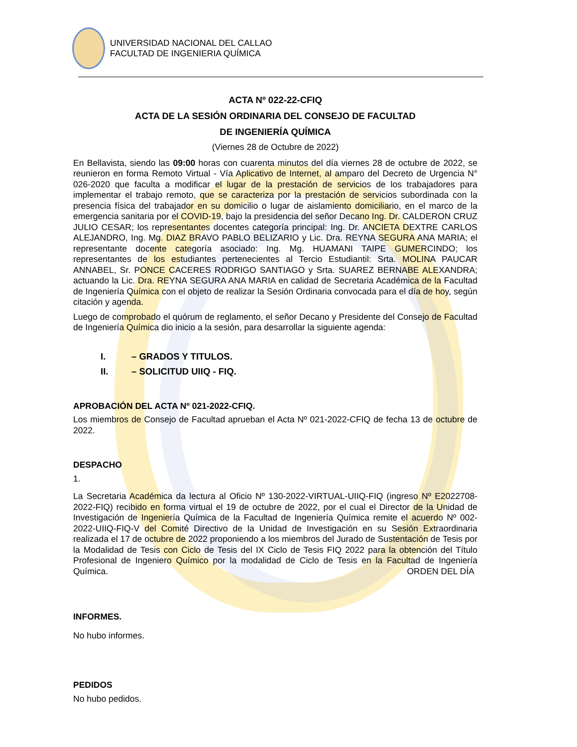UNIVERSIDAD NACIONAL DEL CALLAO
FACULTAD DE INGENIERIA QUÍMICA
ACTA Nº 022-22-CFIQ
ACTA DE LA SESIÓN ORDINARIA DEL CONSEJO DE FACULTAD
DE INGENIERÍA QUÍMICA
(Viernes 28 de Octubre de 2022)
En Bellavista, siendo las 09:00 horas con cuarenta minutos del día viernes 28 de octubre de 2022, se reunieron en forma Remoto Virtual - Vía Aplicativo de Internet, al amparo del Decreto de Urgencia N° 026-2020 que faculta a modificar el lugar de la prestación de servicios de los trabajadores para implementar el trabajo remoto, que se caracteriza por la prestación de servicios subordinada con la presencia física del trabajador en su domicilio o lugar de aislamiento domiciliario, en el marco de la emergencia sanitaria por el COVID-19, bajo la presidencia del señor Decano Ing. Dr. CALDERON CRUZ JULIO CESAR; los representantes docentes categoría principal: Ing. Dr. ANCIETA DEXTRE CARLOS ALEJANDRO, Ing. Mg. DIAZ BRAVO PABLO BELIZARIO y Lic. Dra. REYNA SEGURA ANA MARIA; el representante docente categoría asociado: Ing. Mg. HUAMANI TAIPE GUMERCINDO; los representantes de los estudiantes pertenecientes al Tercio Estudiantil: Srta. MOLINA PAUCAR ANNABEL, Sr. PONCE CACERES RODRIGO SANTIAGO y Srta. SUAREZ BERNABE ALEXANDRA; actuando la Lic. Dra. REYNA SEGURA ANA MARIA en calidad de Secretaria Académica de la Facultad de Ingeniería Química con el objeto de realizar la Sesión Ordinaria convocada para el día de hoy, según citación y agenda.
Luego de comprobado el quórum de reglamento, el señor Decano y Presidente del Consejo de Facultad de Ingeniería Química dio inicio a la sesión, para desarrollar la siguiente agenda:
I. – GRADOS Y TITULOS.
II. – SOLICITUD UIIQ - FIQ.
APROBACIÓN DEL ACTA Nº 021-2022-CFIQ.
Los miembros de Consejo de Facultad aprueban el Acta Nº 021-2022-CFIQ de fecha 13 de octubre de 2022.
DESPACHO
1.
La Secretaria Académica da lectura al Oficio Nº 130-2022-VIRTUAL-UIIQ-FIQ (ingreso Nº E2022708-2022-FIQ) recibido en forma virtual el 19 de octubre de 2022, por el cual el Director de la Unidad de Investigación de Ingeniería Química de la Facultad de Ingeniería Química remite el acuerdo Nº 002-2022-UIIQ-FIQ-V del Comité Directivo de la Unidad de Investigación en su Sesión Extraordinaria realizada el 17 de octubre de 2022 proponiendo a los miembros del Jurado de Sustentación de Tesis por la Modalidad de Tesis con Ciclo de Tesis del IX Ciclo de Tesis FIQ 2022 para la obtención del Título Profesional de Ingeniero Químico por la modalidad de Ciclo de Tesis en la Facultad de Ingeniería Química. ORDEN DEL DÍA
INFORMES.
No hubo informes.
PEDIDOS
No hubo pedidos.